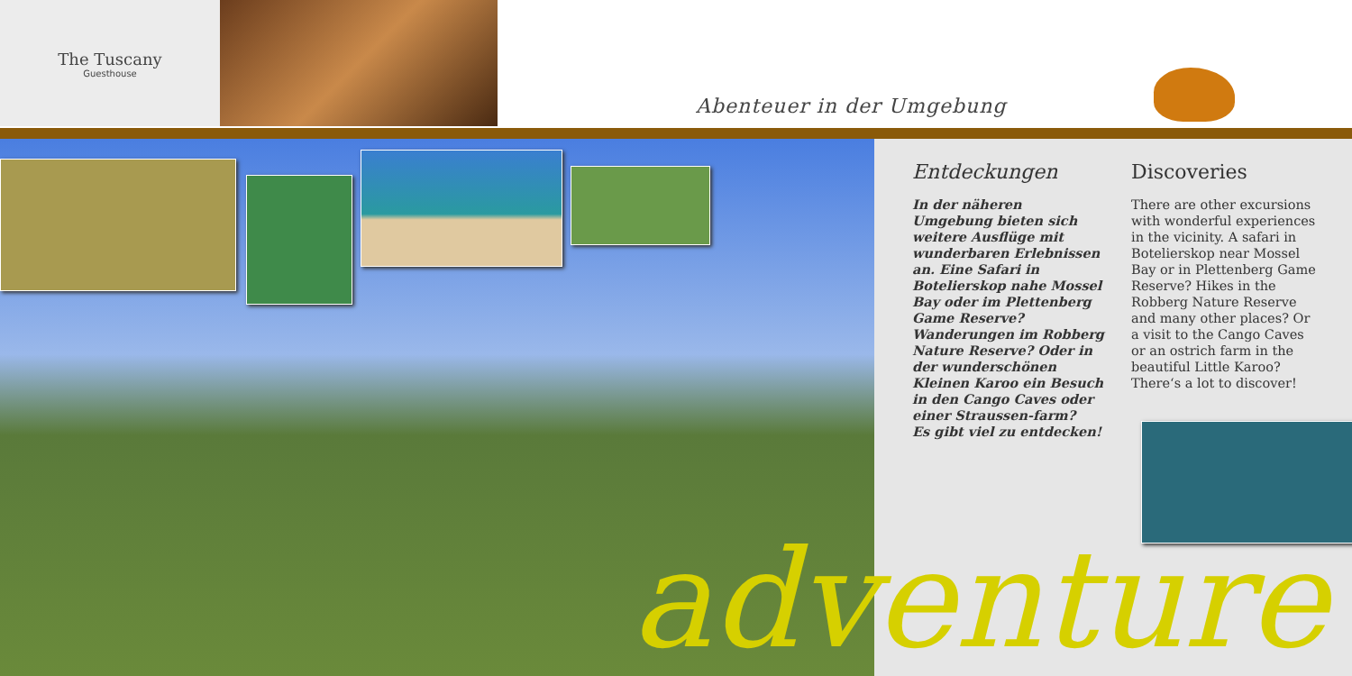The Tuscany
Guesthouse
Abenteuer in der Umgebung
Entdeckungen
In der näheren Umgebung bieten sich weitere Ausflüge mit wunderbaren Erlebnissen an. Eine Safari in Botelierskop nahe Mossel Bay oder im Plettenberg Game Reserve? Wanderungen im Robberg Nature Reserve? Oder in der wunderschönen Kleinen Karoo ein Besuch in den Cango Caves oder einer Straussen-farm?
Es gibt viel zu entdecken!
Discoveries
There are other excursions with wonderful experiences in the vicinity. A safari in Botelierskop near Mossel Bay or in Plettenberg Game Reserve? Hikes in the Robberg Nature Reserve and many other places? Or a visit to the Cango Caves or an ostrich farm in the beautiful Little Karoo?
There‘s a lot to discover!
adventure